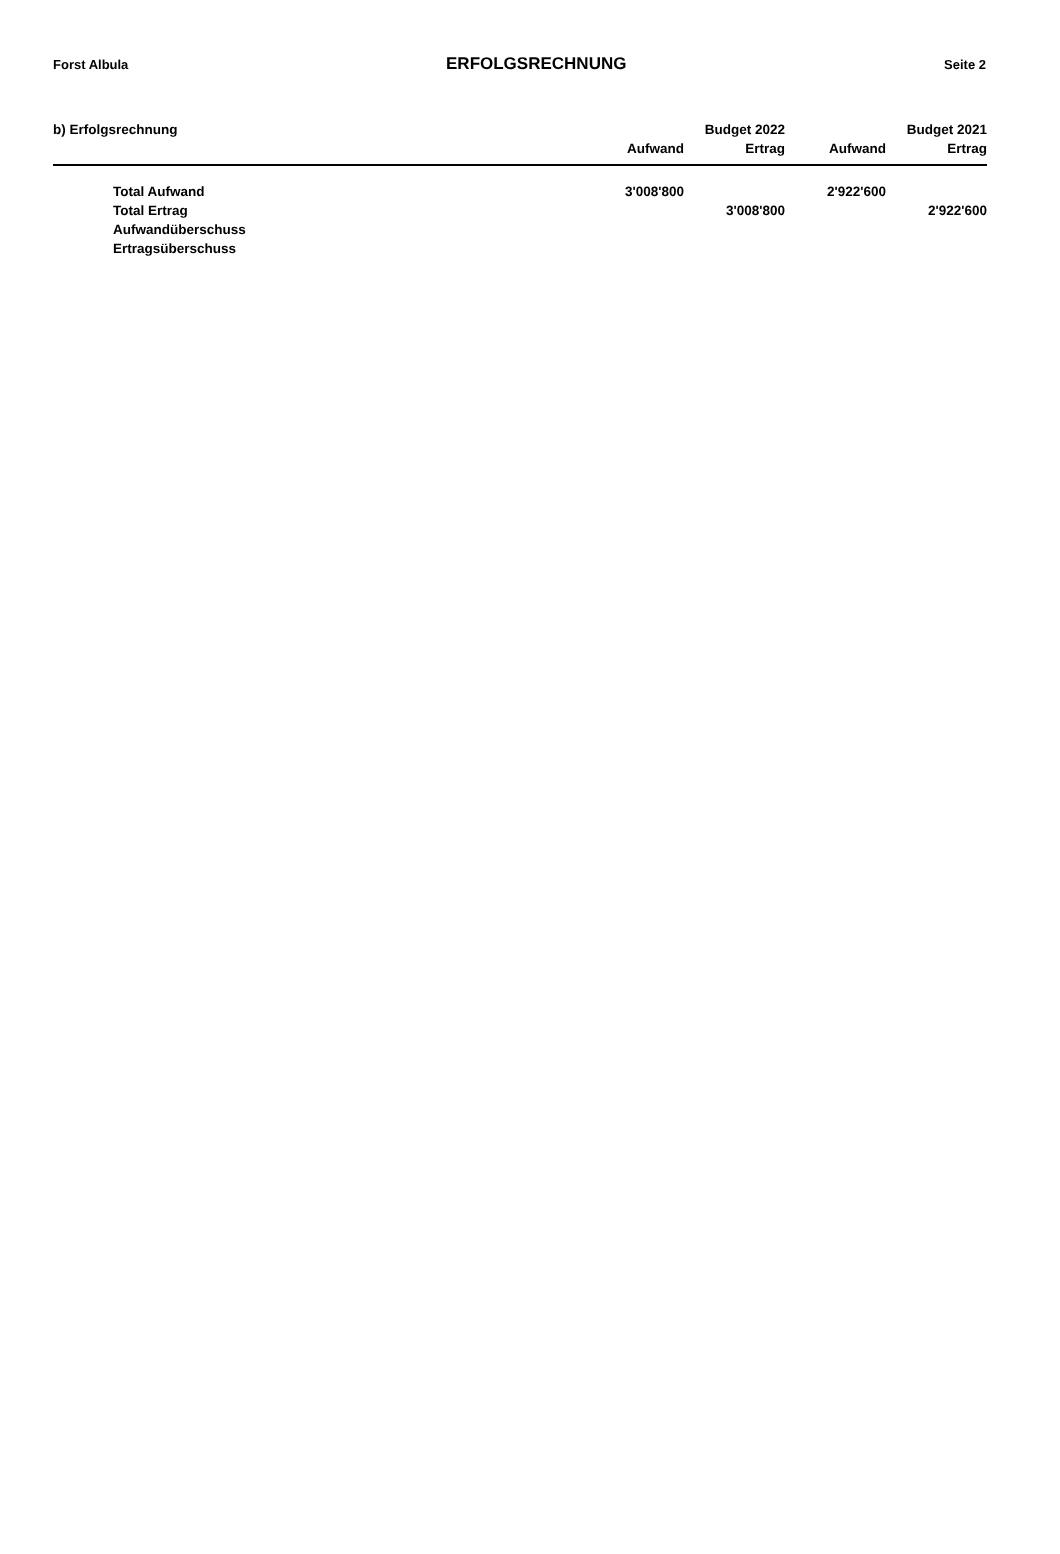Forst Albula ERFOLGSRECHNUNG Seite 2
| b) Erfolgsrechnung | | Budget 2022 | | Budget 2021 |
| --- | --- | --- | --- | --- |
| | Aufwand | Ertrag | Aufwand | Ertrag |
| Total Aufwand | 3'008'800 | | 2'922'600 | |
| Total Ertrag | | 3'008'800 | | 2'922'600 |
| Aufwandüberschuss | | | | |
| Ertragsüberschuss | | | | |